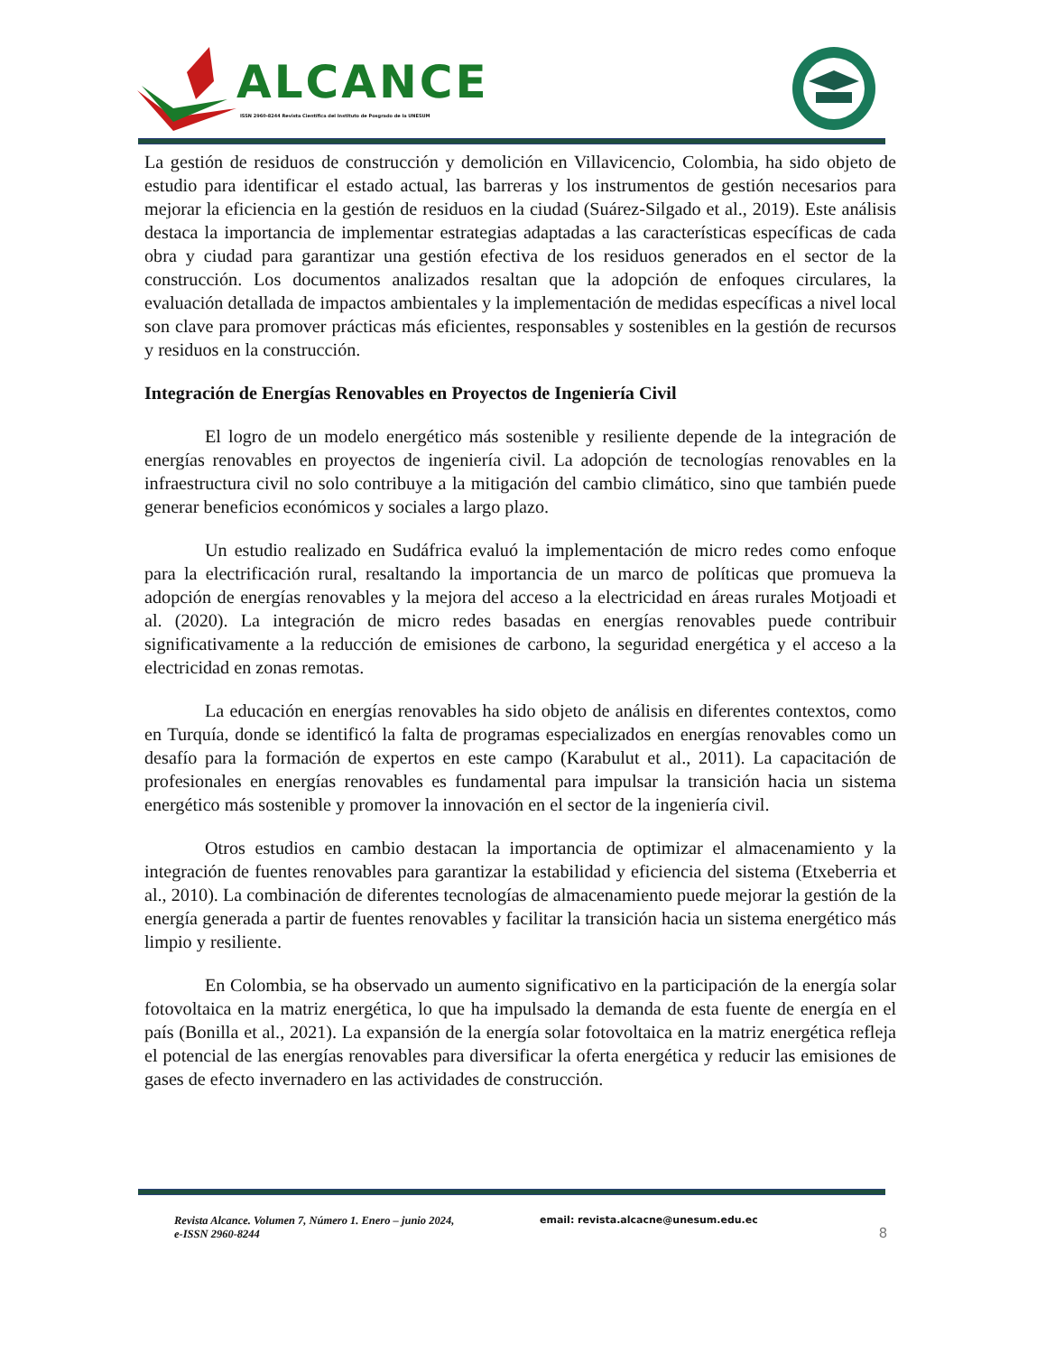ALCANCE
ISSN 2960-8244 Revista Científica del Instituto de Posgrado de la UNESUM
La gestión de residuos de construcción y demolición en Villavicencio, Colombia, ha sido objeto de estudio para identificar el estado actual, las barreras y los instrumentos de gestión necesarios para mejorar la eficiencia en la gestión de residuos en la ciudad (Suárez-Silgado et al., 2019). Este análisis destaca la importancia de implementar estrategias adaptadas a las características específicas de cada obra y ciudad para garantizar una gestión efectiva de los residuos generados en el sector de la construcción. Los documentos analizados resaltan que la adopción de enfoques circulares, la evaluación detallada de impactos ambientales y la implementación de medidas específicas a nivel local son clave para promover prácticas más eficientes, responsables y sostenibles en la gestión de recursos y residuos en la construcción.
Integración de Energías Renovables en Proyectos de Ingeniería Civil
El logro de un modelo energético más sostenible y resiliente depende de la integración de energías renovables en proyectos de ingeniería civil. La adopción de tecnologías renovables en la infraestructura civil no solo contribuye a la mitigación del cambio climático, sino que también puede generar beneficios económicos y sociales a largo plazo.
Un estudio realizado en Sudáfrica evaluó la implementación de micro redes como enfoque para la electrificación rural, resaltando la importancia de un marco de políticas que promueva la adopción de energías renovables y la mejora del acceso a la electricidad en áreas rurales Motjoadi et al. (2020). La integración de micro redes basadas en energías renovables puede contribuir significativamente a la reducción de emisiones de carbono, la seguridad energética y el acceso a la electricidad en zonas remotas.
La educación en energías renovables ha sido objeto de análisis en diferentes contextos, como en Turquía, donde se identificó la falta de programas especializados en energías renovables como un desafío para la formación de expertos en este campo (Karabulut et al., 2011). La capacitación de profesionales en energías renovables es fundamental para impulsar la transición hacia un sistema energético más sostenible y promover la innovación en el sector de la ingeniería civil.
Otros estudios en cambio destacan la importancia de optimizar el almacenamiento y la integración de fuentes renovables para garantizar la estabilidad y eficiencia del sistema (Etxeberria et al., 2010). La combinación de diferentes tecnologías de almacenamiento puede mejorar la gestión de la energía generada a partir de fuentes renovables y facilitar la transición hacia un sistema energético más limpio y resiliente.
En Colombia, se ha observado un aumento significativo en la participación de la energía solar fotovoltaica en la matriz energética, lo que ha impulsado la demanda de esta fuente de energía en el país (Bonilla et al., 2021). La expansión de la energía solar fotovoltaica en la matriz energética refleja el potencial de las energías renovables para diversificar la oferta energética y reducir las emisiones de gases de efecto invernadero en las actividades de construcción.
Revista Alcance. Volumen 7, Número 1. Enero – junio 2024,
e-ISSN 2960-8244
email: revista.alcacne@unesum.edu.ec
8